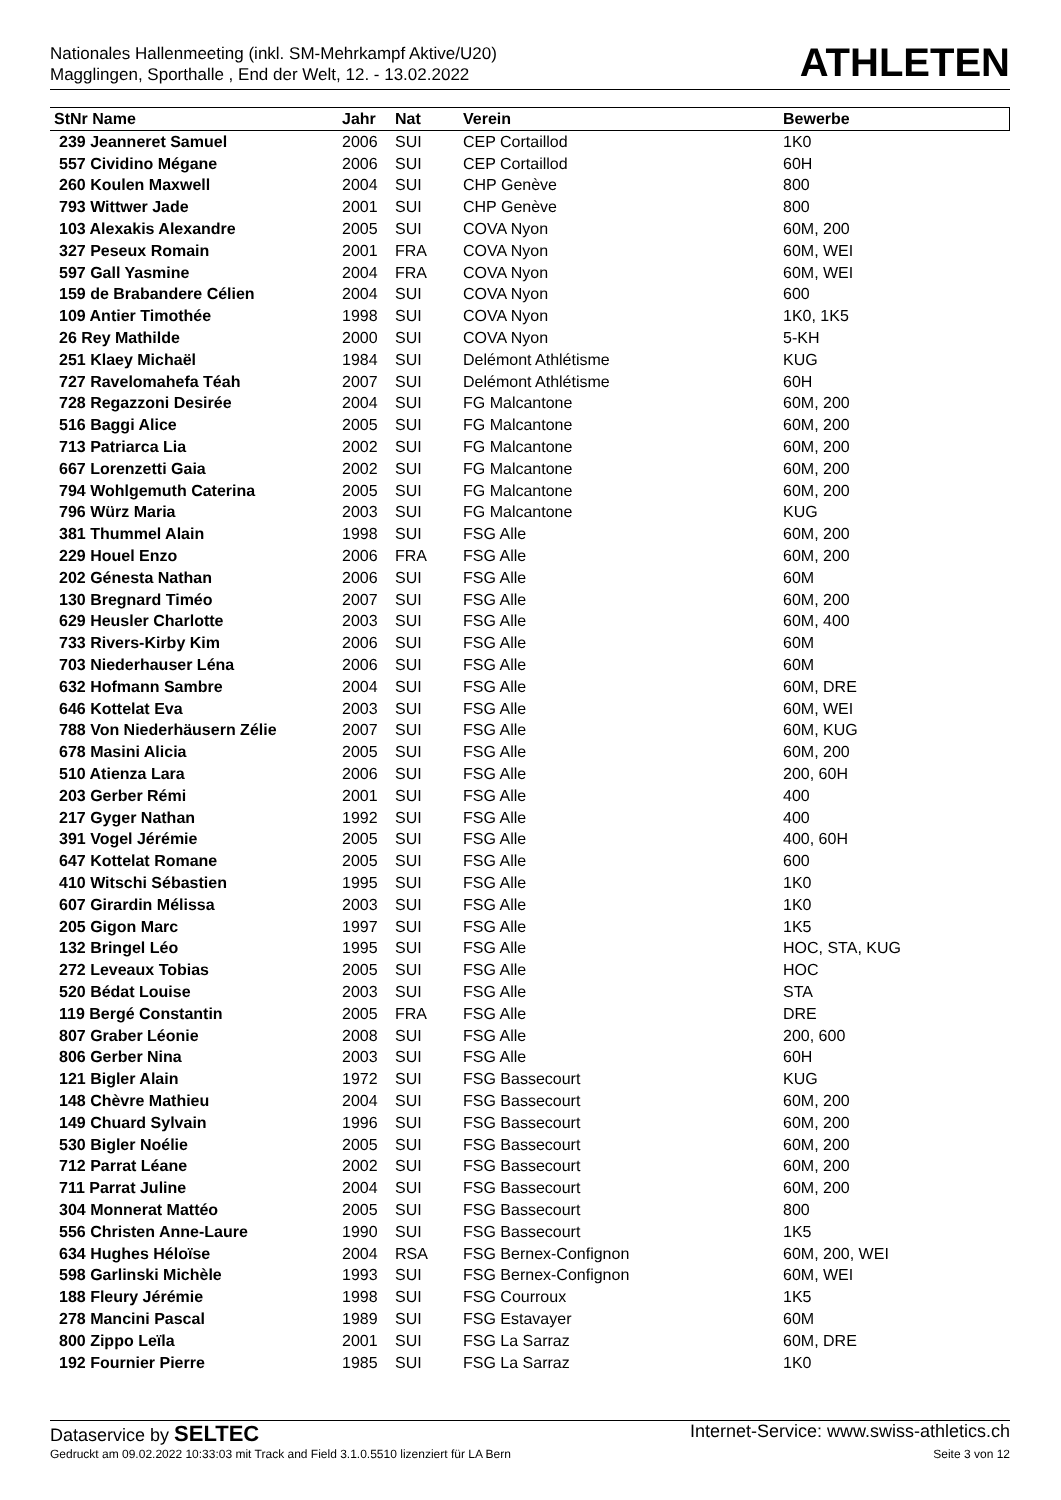Nationales Hallenmeeting (inkl. SM-Mehrkampf Aktive/U20)
Magglingen, Sporthalle , End der Welt, 12. - 13.02.2022
ATHLETEN
| StNr Name | Jahr | Nat | Verein | Bewerbe |
| --- | --- | --- | --- | --- |
| 239 Jeanneret Samuel | 2006 | SUI | CEP Cortaillod | 1K0 |
| 557 Cividino Mégane | 2006 | SUI | CEP Cortaillod | 60H |
| 260 Koulen Maxwell | 2004 | SUI | CHP Genève | 800 |
| 793 Wittwer Jade | 2001 | SUI | CHP Genève | 800 |
| 103 Alexakis Alexandre | 2005 | SUI | COVA Nyon | 60M, 200 |
| 327 Peseux Romain | 2001 | FRA | COVA Nyon | 60M, WEI |
| 597 Gall Yasmine | 2004 | FRA | COVA Nyon | 60M, WEI |
| 159 de Brabandere Célien | 2004 | SUI | COVA Nyon | 600 |
| 109 Antier Timothée | 1998 | SUI | COVA Nyon | 1K0, 1K5 |
| 26 Rey Mathilde | 2000 | SUI | COVA Nyon | 5-KH |
| 251 Klaey Michaël | 1984 | SUI | Delémont Athlétisme | KUG |
| 727 Ravelomahefa Téah | 2007 | SUI | Delémont Athlétisme | 60H |
| 728 Regazzoni Desirée | 2004 | SUI | FG Malcantone | 60M, 200 |
| 516 Baggi Alice | 2005 | SUI | FG Malcantone | 60M, 200 |
| 713 Patriarca Lia | 2002 | SUI | FG Malcantone | 60M, 200 |
| 667 Lorenzetti Gaia | 2002 | SUI | FG Malcantone | 60M, 200 |
| 794 Wohlgemuth Caterina | 2005 | SUI | FG Malcantone | 60M, 200 |
| 796 Würz Maria | 2003 | SUI | FG Malcantone | KUG |
| 381 Thummel Alain | 1998 | SUI | FSG Alle | 60M, 200 |
| 229 Houel Enzo | 2006 | FRA | FSG Alle | 60M, 200 |
| 202 Génesta Nathan | 2006 | SUI | FSG Alle | 60M |
| 130 Bregnard Timéo | 2007 | SUI | FSG Alle | 60M, 200 |
| 629 Heusler Charlotte | 2003 | SUI | FSG Alle | 60M, 400 |
| 733 Rivers-Kirby Kim | 2006 | SUI | FSG Alle | 60M |
| 703 Niederhauser Léna | 2006 | SUI | FSG Alle | 60M |
| 632 Hofmann Sambre | 2004 | SUI | FSG Alle | 60M, DRE |
| 646 Kottelat Eva | 2003 | SUI | FSG Alle | 60M, WEI |
| 788 Von Niederhäusern Zélie | 2007 | SUI | FSG Alle | 60M, KUG |
| 678 Masini Alicia | 2005 | SUI | FSG Alle | 60M, 200 |
| 510 Atienza Lara | 2006 | SUI | FSG Alle | 200, 60H |
| 203 Gerber Rémi | 2001 | SUI | FSG Alle | 400 |
| 217 Gyger Nathan | 1992 | SUI | FSG Alle | 400 |
| 391 Vogel Jérémie | 2005 | SUI | FSG Alle | 400, 60H |
| 647 Kottelat Romane | 2005 | SUI | FSG Alle | 600 |
| 410 Witschi Sébastien | 1995 | SUI | FSG Alle | 1K0 |
| 607 Girardin Mélissa | 2003 | SUI | FSG Alle | 1K0 |
| 205 Gigon Marc | 1997 | SUI | FSG Alle | 1K5 |
| 132 Bringel Léo | 1995 | SUI | FSG Alle | HOC, STA, KUG |
| 272 Leveaux Tobias | 2005 | SUI | FSG Alle | HOC |
| 520 Bédat Louise | 2003 | SUI | FSG Alle | STA |
| 119 Bergé Constantin | 2005 | FRA | FSG Alle | DRE |
| 807 Graber Léonie | 2008 | SUI | FSG Alle | 200, 600 |
| 806 Gerber Nina | 2003 | SUI | FSG Alle | 60H |
| 121 Bigler Alain | 1972 | SUI | FSG Bassecourt | KUG |
| 148 Chèvre Mathieu | 2004 | SUI | FSG Bassecourt | 60M, 200 |
| 149 Chuard Sylvain | 1996 | SUI | FSG Bassecourt | 60M, 200 |
| 530 Bigler Noélie | 2005 | SUI | FSG Bassecourt | 60M, 200 |
| 712 Parrat Léane | 2002 | SUI | FSG Bassecourt | 60M, 200 |
| 711 Parrat Juline | 2004 | SUI | FSG Bassecourt | 60M, 200 |
| 304 Monnerat Mattéo | 2005 | SUI | FSG Bassecourt | 800 |
| 556 Christen Anne-Laure | 1990 | SUI | FSG Bassecourt | 1K5 |
| 634 Hughes Héloïse | 2004 | RSA | FSG Bernex-Confignon | 60M, 200, WEI |
| 598 Garlinski Michèle | 1993 | SUI | FSG Bernex-Confignon | 60M, WEI |
| 188 Fleury Jérémie | 1998 | SUI | FSG Courroux | 1K5 |
| 278 Mancini Pascal | 1989 | SUI | FSG Estavayer | 60M |
| 800 Zippo Leïla | 2001 | SUI | FSG La Sarraz | 60M, DRE |
| 192 Fournier Pierre | 1985 | SUI | FSG La Sarraz | 1K0 |
Dataservice by SELTEC Internet-Service: www.swiss-athletics.ch
Gedruckt am 09.02.2022 10:33:03 mit Track and Field 3.1.0.5510 lizenziert für LA Bern Seite 3 von 12